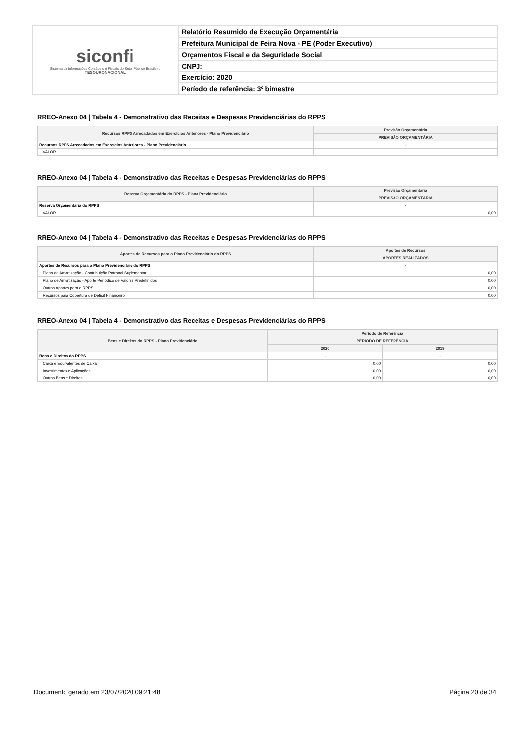| siconfi Sistema de Informações Contábeis e Fiscais do Setor Público Brasileiro TESOURONACIONAL | Relatório Resumido de Execução Orçamentária |
| | Prefeitura Municipal de Feira Nova - PE (Poder Executivo) |
| | Orçamentos Fiscal e da Seguridade Social |
| | CNPJ: |
| | Exercício: 2020 |
| | Período de referência: 3º bimestre |
RREO-Anexo 04 | Tabela 4 - Demonstrativo das Receitas e Despesas Previdenciárias do RPPS
| Recursos RPPS Arrecadados em Exercícios Anteriores - Plano Previdenciário | Previsão Orçamentária |
| --- | --- |
| | PREVISÃO ORÇAMENTÁRIA |
| Recursos RPPS Arrecadados em Exercícios Anteriores - Plano Previdenciário | - |
| VALOR | |
RREO-Anexo 04 | Tabela 4 - Demonstrativo das Receitas e Despesas Previdenciárias do RPPS
| Reserva Orçamentária do RPPS - Plano Previdenciário | Previsão Orçamentária |
| --- | --- |
| | PREVISÃO ORÇAMENTÁRIA |
| Reserva Orçamentária do RPPS | - |
| VALOR | 0,00 |
RREO-Anexo 04 | Tabela 4 - Demonstrativo das Receitas e Despesas Previdenciárias do RPPS
| Aportes de Recursos para o Plano Previdenciário do RPPS | Aportes de Recursos |
| --- | --- |
| | APORTES REALIZADOS |
| Aportes de Recursos para o Plano Previdenciário do RPPS | - |
| Plano de Amortização - Contribuição Patronal Suplementar | 0,00 |
| Plano de Amortização - Aporte Periódico de Valores Predefinidos | 0,00 |
| Outros Aportes para o RPPS | 0,00 |
| Recursos para Cobertura de Déficit Financeiro | 0,00 |
RREO-Anexo 04 | Tabela 4 - Demonstrativo das Receitas e Despesas Previdenciárias do RPPS
| Bens e Direitos do RPPS - Plano Previdenciário | Período de Referência | |
| --- | --- | --- |
| | PERÍODO DE REFERÊNCIA | |
| | 2020 | 2019 |
| Bens e Direitos do RPPS | - | - |
| Caixa e Equivalentes de Caixa | 0,00 | 0,00 |
| Investimentos e Aplicações | 0,00 | 0,00 |
| Outros Bens e Direitos | 0,00 | 0,00 |
Documento gerado em 23/07/2020 09:21:48 Página 20 de 34